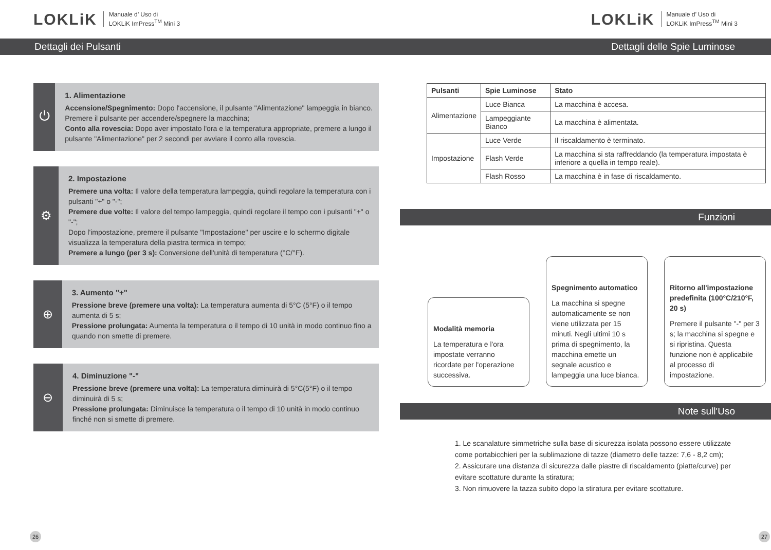LOKLiK Manuale d’ Uso di
LOKLiK ImPress<sup>TM</sup> Mini 3
Dettagli dei Pulsanti
⏻
1. Alimentazione
Accensione/Spegnimento: Dopo l'accensione, il pulsante "Alimentazione" lampeggia in bianco. Premere il pulsante per accendere/spegnere la macchina;
Conto alla rovescia: Dopo aver impostato l'ora e la temperatura appropriate, premere a lungo il pulsante "Alimentazione" per 2 secondi per avviare il conto alla rovescia.
⚙
2. Impostazione
Premere una volta: Il valore della temperatura lampeggia, quindi regolare la temperatura con i pulsanti "+" o "-";
Premere due volte: Il valore del tempo lampeggia, quindi regolare il tempo con i pulsanti "+" o "-";
Dopo l'impostazione, premere il pulsante "Impostazione" per uscire e lo schermo digitale visualizza la temperatura della piastra termica in tempo;
Premere a lungo (per 3 s): Conversione dell'unità di temperatura (°C/°F).
⊕
3. Aumento "+"
Pressione breve (premere una volta): La temperatura aumenta di 5°C (5°F) o il tempo aumenta di 5 s;
Pressione prolungata: Aumenta la temperatura o il tempo di 10 unità in modo continuo fino a quando non smette di premere.
⊖
4. Diminuzione "-"
Pressione breve (premere una volta): La temperatura diminuirà di 5°C(5°F) o il tempo diminuirà di 5 s;
Pressione prolungata: Diminuisce la temperatura o il tempo di 10 unità in modo continuo finché non si smette di premere.
26
LOKLiK Manuale d’ Uso di
LOKLiK ImPress<sup>TM</sup> Mini 3
Dettagli delle Spie Luminose
| Pulsanti | Spie Luminose | Stato |
| --- | --- | --- |
| Alimentazione | Luce Bianca | La macchina è accesa. |
| | Lampeggiante Bianco | La macchina è alimentata. |
| Impostazione | Luce Verde | Il riscaldamento è terminato. |
| | Flash Verde | La macchina si sta raffreddando (la temperatura impostata è inferiore a quella in tempo reale). |
| | Flash Rosso | La macchina è in fase di riscaldamento. |
Funzioni
Modalità memoria
La temperatura e l'ora impostate verranno ricordate per l'operazione successiva.
Spegnimento automatico
La macchina si spegne automaticamente se non viene utilizzata per 15 minuti. Negli ultimi 10 s prima di spegnimento, la macchina emette un segnale acustico e lampeggia una luce bianca.
Ritorno all'impostazione predefinita (100°C/210°F, 20 s)
Premere il pulsante "-" per 3 s; la macchina si spegne e si ripristina. Questa funzione non è applicabile al processo di impostazione.
Note sull'Uso
1. Le scanalature simmetriche sulla base di sicurezza isolata possono essere utilizzate come portabicchieri per la sublimazione di tazze (diametro delle tazze: 7,6 - 8,2 cm);
2. Assicurare una distanza di sicurezza dalle piastre di riscaldamento (piatte/curve) per evitare scottature durante la stiratura;
3. Non rimuovere la tazza subito dopo la stiratura per evitare scottature.
27